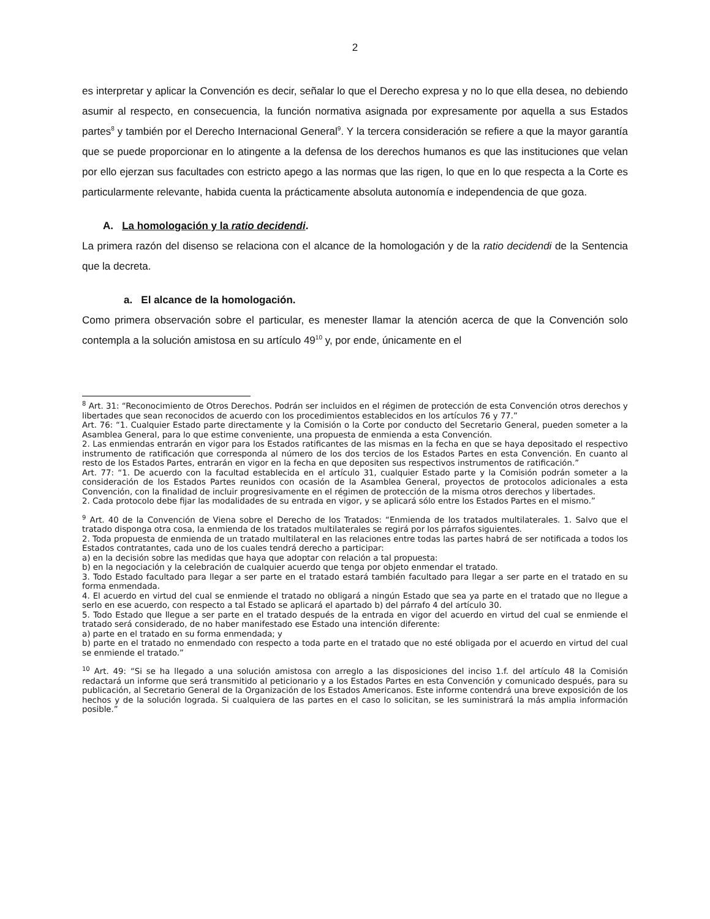2
es interpretar y aplicar la Convención es decir, señalar lo que el Derecho expresa y no lo que ella desea, no debiendo asumir al respecto, en consecuencia, la función normativa asignada por expresamente por aquella a sus Estados partes<sup>8</sup> y también por el Derecho Internacional General<sup>9</sup>. Y la tercera consideración se refiere a que la mayor garantía que se puede proporcionar en lo atingente a la defensa de los derechos humanos es que las instituciones que velan por ello ejerzan sus facultades con estricto apego a las normas que las rigen, lo que en lo que respecta a la Corte es particularmente relevante, habida cuenta la prácticamente absoluta autonomía e independencia de que goza.
A. La homologación y la ratio decidendi.
La primera razón del disenso se relaciona con el alcance de la homologación y de la ratio decidendi de la Sentencia que la decreta.
a. El alcance de la homologación.
Como primera observación sobre el particular, es menester llamar la atención acerca de que la Convención solo contempla a la solución amistosa en su artículo 49<sup>10</sup> y, por ende, únicamente en el
<sup>8</sup> Art. 31: “Reconocimiento de Otros Derechos. Podrán ser incluidos en el régimen de protección de esta Convención otros derechos y libertades que sean reconocidos de acuerdo con los procedimientos establecidos en los artículos 76 y 77.”
Art. 76: “1. Cualquier Estado parte directamente y la Comisión o la Corte por conducto del Secretario General, pueden someter a la Asamblea General, para lo que estime conveniente, una propuesta de enmienda a esta Convención.
2. Las enmiendas entrarán en vigor para los Estados ratificantes de las mismas en la fecha en que se haya depositado el respectivo instrumento de ratificación que corresponda al número de los dos tercios de los Estados Partes en esta Convención. En cuanto al resto de los Estados Partes, entrarán en vigor en la fecha en que depositen sus respectivos instrumentos de ratificación.”
Art. 77: “1. De acuerdo con la facultad establecida en el artículo 31, cualquier Estado parte y la Comisión podrán someter a la consideración de los Estados Partes reunidos con ocasión de la Asamblea General, proyectos de protocolos adicionales a esta Convención, con la finalidad de incluir progresivamente en el régimen de protección de la misma otros derechos y libertades.
2. Cada protocolo debe fijar las modalidades de su entrada en vigor, y se aplicará sólo entre los Estados Partes en el mismo.”
<sup>9</sup> Art. 40 de la Convención de Viena sobre el Derecho de los Tratados: “Enmienda de los tratados multilaterales. 1. Salvo que el tratado disponga otra cosa, la enmienda de los tratados multilaterales se regirá por los párrafos siguientes.
2. Toda propuesta de enmienda de un tratado multilateral en las relaciones entre todas las partes habrá de ser notificada a todos los Estados contratantes, cada uno de los cuales tendrá derecho a participar:
a) en la decisión sobre las medidas que haya que adoptar con relación a tal propuesta:
b) en la negociación y la celebración de cualquier acuerdo que tenga por objeto enmendar el tratado.
3. Todo Estado facultado para llegar a ser parte en el tratado estará también facultado para llegar a ser parte en el tratado en su forma enmendada.
4. El acuerdo en virtud del cual se enmiende el tratado no obligará a ningún Estado que sea ya parte en el tratado que no llegue a serlo en ese acuerdo, con respecto a tal Estado se aplicará el apartado b) del párrafo 4 del artículo 30.
5. Todo Estado que llegue a ser parte en el tratado después de la entrada en vigor del acuerdo en virtud del cual se enmiende el tratado será considerado, de no haber manifestado ese Estado una intención diferente:
a) parte en el tratado en su forma enmendada; y
b) parte en el tratado no enmendado con respecto a toda parte en el tratado que no esté obligada por el acuerdo en virtud del cual se enmiende el tratado.”
<sup>10</sup> Art. 49: “Si se ha llegado a una solución amistosa con arreglo a las disposiciones del inciso 1.f. del artículo 48 la Comisión redactará un informe que será transmitido al peticionario y a los Estados Partes en esta Convención y comunicado después, para su publicación, al Secretario General de la Organización de los Estados Americanos. Este informe contendrá una breve exposición de los hechos y de la solución lograda. Si cualquiera de las partes en el caso lo solicitan, se les suministrará la más amplia información posible.”